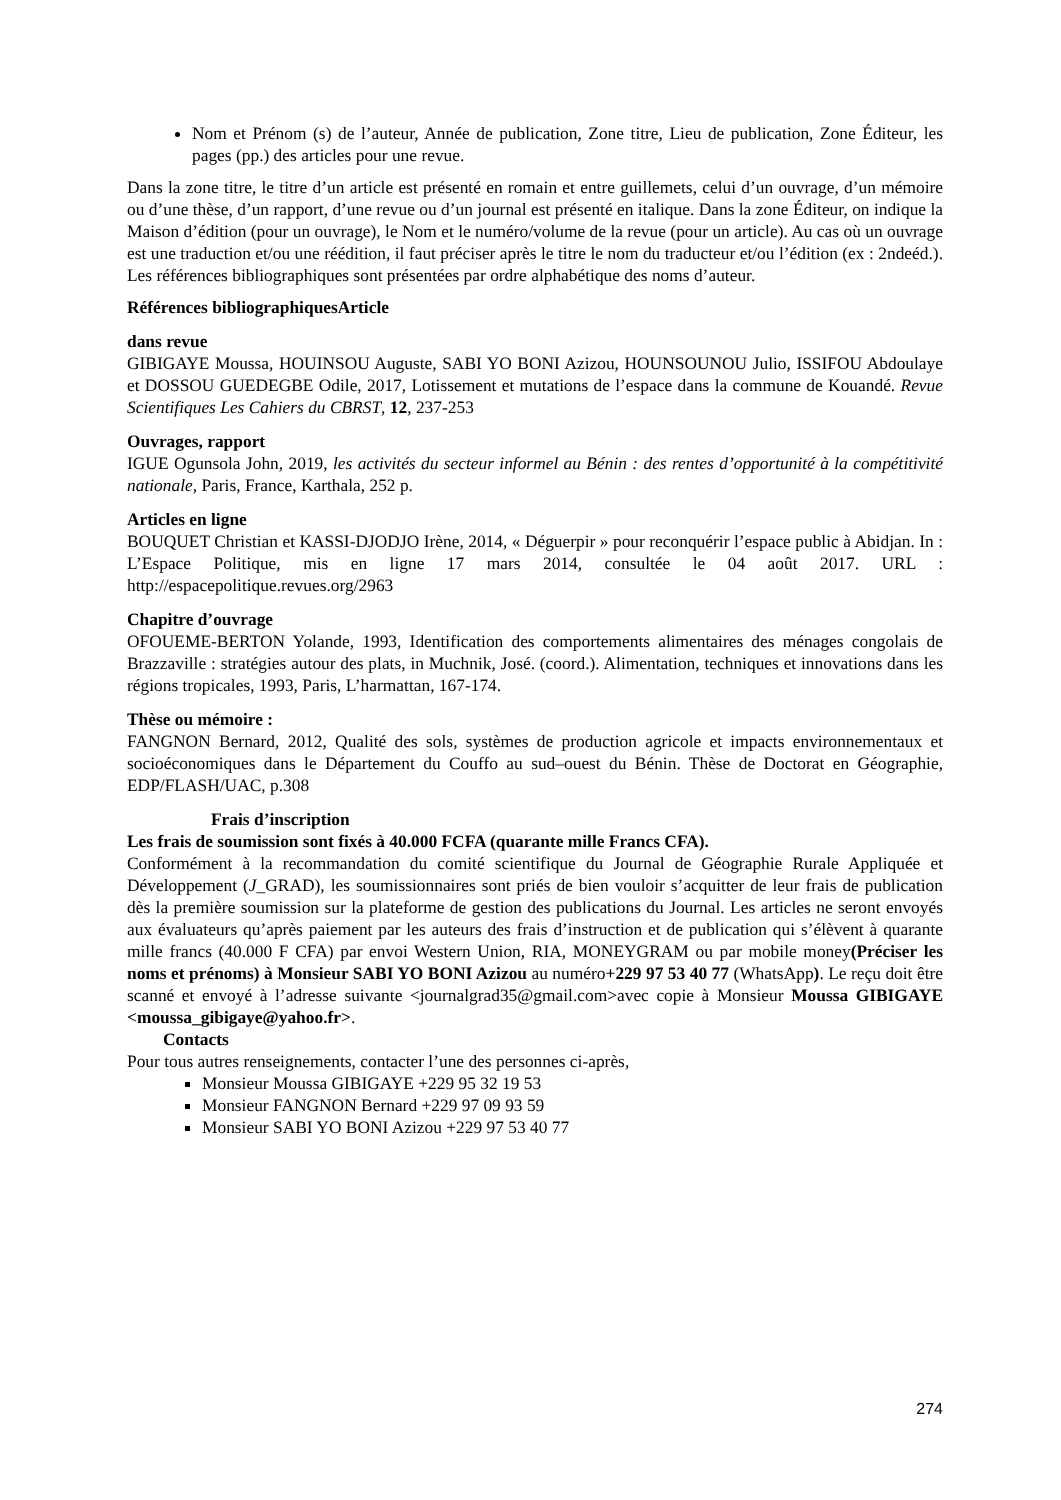Nom et Prénom (s) de l’auteur, Année de publication, Zone titre, Lieu de publication, Zone Éditeur, les pages (pp.) des articles pour une revue.
Dans la zone titre, le titre d’un article est présenté en romain et entre guillemets, celui d’un ouvrage, d’un mémoire ou d’une thèse, d’un rapport, d’une revue ou d’un journal est présenté en italique. Dans la zone Éditeur, on indique la Maison d’édition (pour un ouvrage), le Nom et le numéro/volume de la revue (pour un article). Au cas où un ouvrage est une traduction et/ou une réédition, il faut préciser après le titre le nom du traducteur et/ou l’édition (ex : 2ndeéd.). Les références bibliographiques sont présentées par ordre alphabétique des noms d’auteur.
Références bibliographiquesArticle
dans revue
GIBIGAYE Moussa, HOUINSOU Auguste, SABI YO BONI Azizou, HOUNSOUNOU Julio, ISSIFOU Abdoulaye et DOSSOU GUEDEGBE Odile, 2017, Lotissement et mutations de l’espace dans la commune de Kouandé. Revue Scientifiques Les Cahiers du CBRST, 12, 237-253
Ouvrages, rapport
IGUE Ogunsola John, 2019, les activités du secteur informel au Bénin : des rentes d’opportunité à la compétitivité nationale, Paris, France, Karthala, 252 p.
Articles en ligne
BOUQUET Christian et KASSI-DJODJO Irène, 2014, « Déguerpir » pour reconquérir l’espace public à Abidjan. In : L’Espace Politique, mis en ligne 17 mars 2014, consultée le 04 août 2017. URL : http://espacepolitique.revues.org/2963
Chapitre d’ouvrage
OFOUEME-BERTON Yolande, 1993, Identification des comportements alimentaires des ménages congolais de Brazzaville : stratégies autour des plats, in Muchnik, José. (coord.). Alimentation, techniques et innovations dans les régions tropicales, 1993, Paris, L’harmattan, 167-174.
Thèse ou mémoire :
FANGNON Bernard, 2012, Qualité des sols, systèmes de production agricole et impacts environnementaux et socioéconomiques dans le Département du Couffo au sud–ouest du Bénin. Thèse de Doctorat en Géographie, EDP/FLASH/UAC, p.308
Frais d’inscription
Les frais de soumission sont fixés à 40.000 FCFA (quarante mille Francs CFA).
Conformément à la recommandation du comité scientifique du Journal de Géographie Rurale Appliquée et Développement (J_GRAD), les soumissionnaires sont priés de bien vouloir s’acquitter de leur frais de publication dès la première soumission sur la plateforme de gestion des publications du Journal. Les articles ne seront envoyés aux évaluateurs qu’après paiement par les auteurs des frais d’instruction et de publication qui s’élèvent à quarante mille francs (40.000 F CFA) par envoi Western Union, RIA, MONEYGRAM ou par mobile money(Préciser les noms et prénoms) à Monsieur SABI YO BONI Azizou au numéro+229 97 53 40 77 (WhatsApp). Le reçu doit être scanné et envoyé à l’adresse suivante <journalgrad35@gmail.com>avec copie à Monsieur Moussa GIBIGAYE <moussa_gibigaye@yahoo.fr>.
Contacts
Pour tous autres renseignements, contacter l’une des personnes ci-après,
Monsieur Moussa GIBIGAYE +229 95 32 19 53
Monsieur FANGNON Bernard +229 97 09 93 59
Monsieur SABI YO BONI Azizou +229 97 53 40 77
274